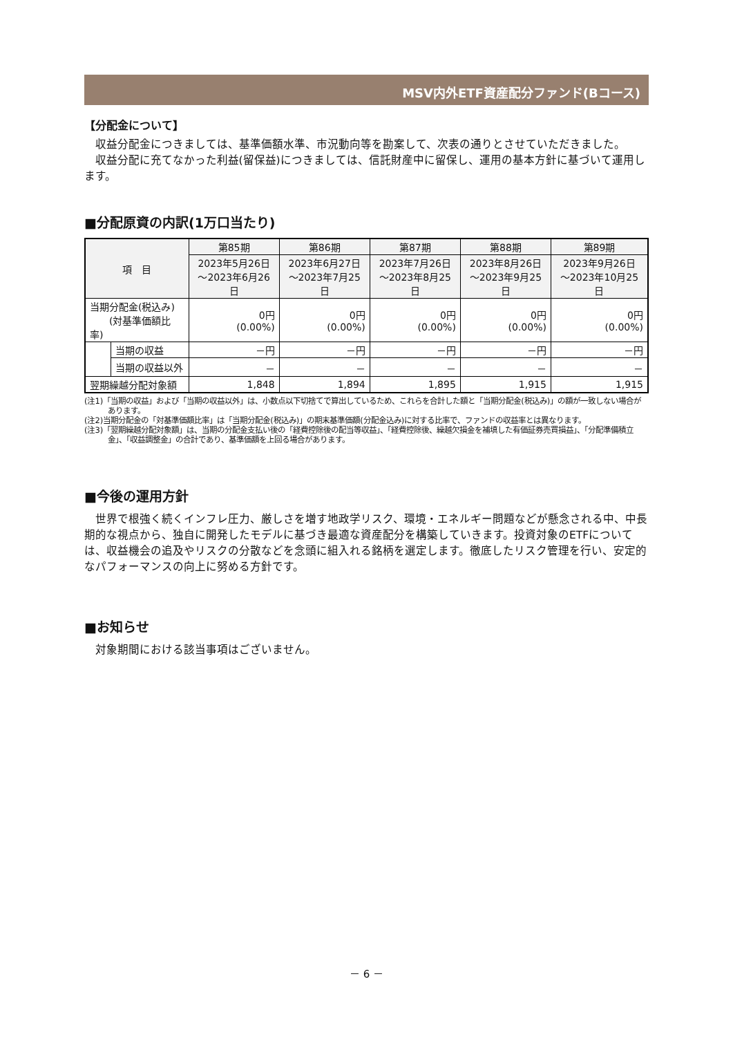MSV内外ETF資産配分ファンド(Bコース)
【分配金について】
収益分配金につきましては、基準価額水準、市況動向等を勘案して、次表の通りとさせていただきました。
収益分配に充てなかった利益(留保益)につきましては、信託財産中に留保し、運用の基本方針に基づいて運用します。
■分配原資の内訳(1万口当たり)
| 項 目 | | 第85期 | 第86期 | 第87期 | 第88期 | 第89期 |
| --- | --- | --- | --- | --- | --- | --- |
| | | 2023年5月26日 ～2023年6月26日 | 2023年6月27日 ～2023年7月25日 | 2023年7月26日 ～2023年8月25日 | 2023年8月26日 ～2023年9月25日 | 2023年9月26日 ～2023年10月25日 |
| 当期分配金(税込み) (対基準価額比率) | | 0円 (0.00%) | 0円 (0.00%) | 0円 (0.00%) | 0円 (0.00%) | 0円 (0.00%) |
| | 当期の収益 | －円 | －円 | －円 | －円 | －円 |
| | 当期の収益以外 | － | － | － | － | － |
| 翌期繰越分配対象額 | | 1,848 | 1,894 | 1,895 | 1,915 | 1,915 |
(注1)「当期の収益」および「当期の収益以外」は、小数点以下切捨てで算出しているため、これらを合計した額と「当期分配金(税込み)」の額が一致しない場合があります。
(注2)当期分配金の「対基準価額比率」は「当期分配金(税込み)」の期末基準価額(分配金込み)に対する比率で、ファンドの収益率とは異なります。
(注3)「翌期繰越分配対象額」は、当期の分配金支払い後の「経費控除後の配当等収益」、「経費控除後、繰越欠損金を補填した有価証券売買損益」、「分配準備積立金」、「収益調整金」の合計であり、基準価額を上回る場合があります。
■今後の運用方針
世界で根強く続くインフレ圧力、厳しさを増す地政学リスク、環境・エネルギー問題などが懸念される中、中長期的な視点から、独自に開発したモデルに基づき最適な資産配分を構築していきます。投資対象のETFについては、収益機会の追及やリスクの分散などを念頭に組入れる銘柄を選定します。徹底したリスク管理を行い、安定的なパフォーマンスの向上に努める方針です。
■お知らせ
対象期間における該当事項はございません。
－ 6 －